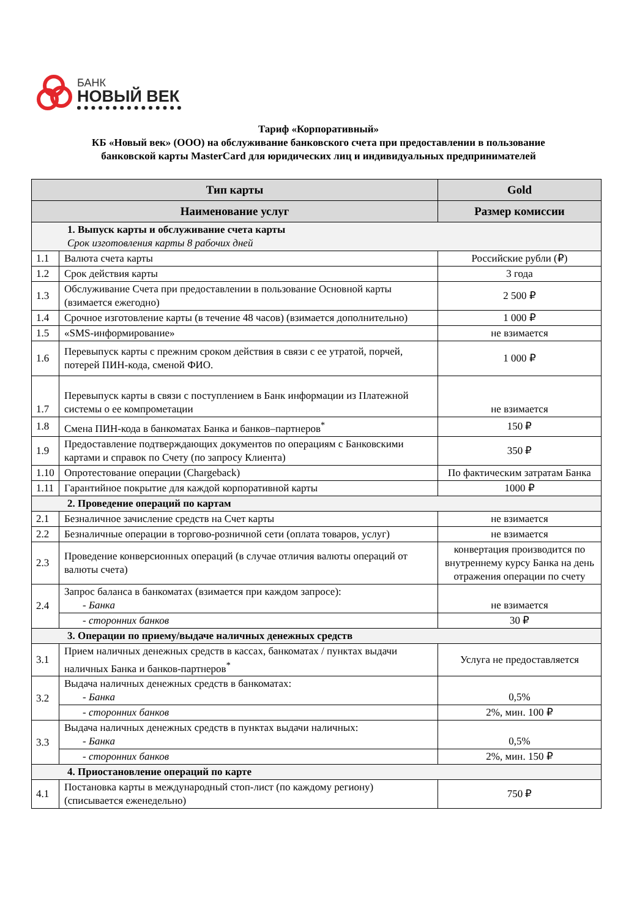БАНК
НОВЫЙ ВЕК
Тариф «Корпоративный»
КБ «Новый век» (ООО) на обслуживание банковского счета при предоставлении в пользование
банковской карты MasterCard для юридических лиц и индивидуальных предпринимателей
| Тип карты | | Gold |
| --- | --- | --- |
| Наименование услуг | | Размер комиссии |
| 1. Выпуск карты и обслуживание счета карты Срок изготовления карты 8 рабочих дней | | |
| 1.1 | Валюта счета карты | Российские рубли (₽) |
| 1.2 | Срок действия карты | 3 года |
| 1.3 | Обслуживание Счета при предоставлении в пользование Основной карты (взимается ежегодно) | 2 500 ₽ |
| 1.4 | Срочное изготовление карты (в течение 48 часов) (взимается дополнительно) | 1 000 ₽ |
| 1.5 | «SMS-информирование» | не взимается |
| 1.6 | Перевыпуск карты с прежним сроком действия в связи с ее утратой, порчей, потерей ПИН-кода, сменой ФИО. | 1 000 ₽ |
| 1.7 | Перевыпуск карты в связи с поступлением в Банк информации из Платежной системы о ее компрометации | не взимается |
| 1.8 | Смена ПИН-кода в банкоматах Банка и банков–партнеров<sup>*</sup> | 150 ₽ |
| 1.9 | Предоставление подтверждающих документов по операциям с Банковскими картами и справок по Счету (по запросу Клиента) | 350 ₽ |
| 1.10 | Опротестование операции (Chargeback) | По фактическим затратам Банка |
| 1.11 | Гарантийное покрытие для каждой корпоративной карты | 1000 ₽ |
| 2. Проведение операций по картам | | |
| 2.1 | Безналичное зачисление средств на Счет карты | не взимается |
| 2.2 | Безналичные операции в торгово-розничной сети (оплата товаров, услуг) | не взимается |
| 2.3 | Проведение конверсионных операций (в случае отличия валюты операций от валюты счета) | конвертация производится по внутреннему курсу Банка на день отражения операции по счету |
| 2.4 | Запрос баланса в банкоматах (взимается при каждом запросе): - Банка | не взимается |
| | - сторонних банков | 30 ₽ |
| 3. Операции по приему/выдаче наличных денежных средств | | |
| 3.1 | Прием наличных денежных средств в кассах, банкоматах / пунктах выдачи наличных Банка и банков-партнеров<sup>*</sup> | Услуга не предоставляется |
| 3.2 | Выдача наличных денежных средств в банкоматах: - Банка | 0,5% |
| | - сторонних банков | 2%, мин. 100 ₽ |
| 3.3 | Выдача наличных денежных средств в пунктах выдачи наличных: - Банка | 0,5% |
| | - сторонних банков | 2%, мин. 150 ₽ |
| 4. Приостановление операций по карте | | |
| 4.1 | Постановка карты в международный стоп-лист (по каждому региону) (списывается еженедельно) | 750 ₽ |